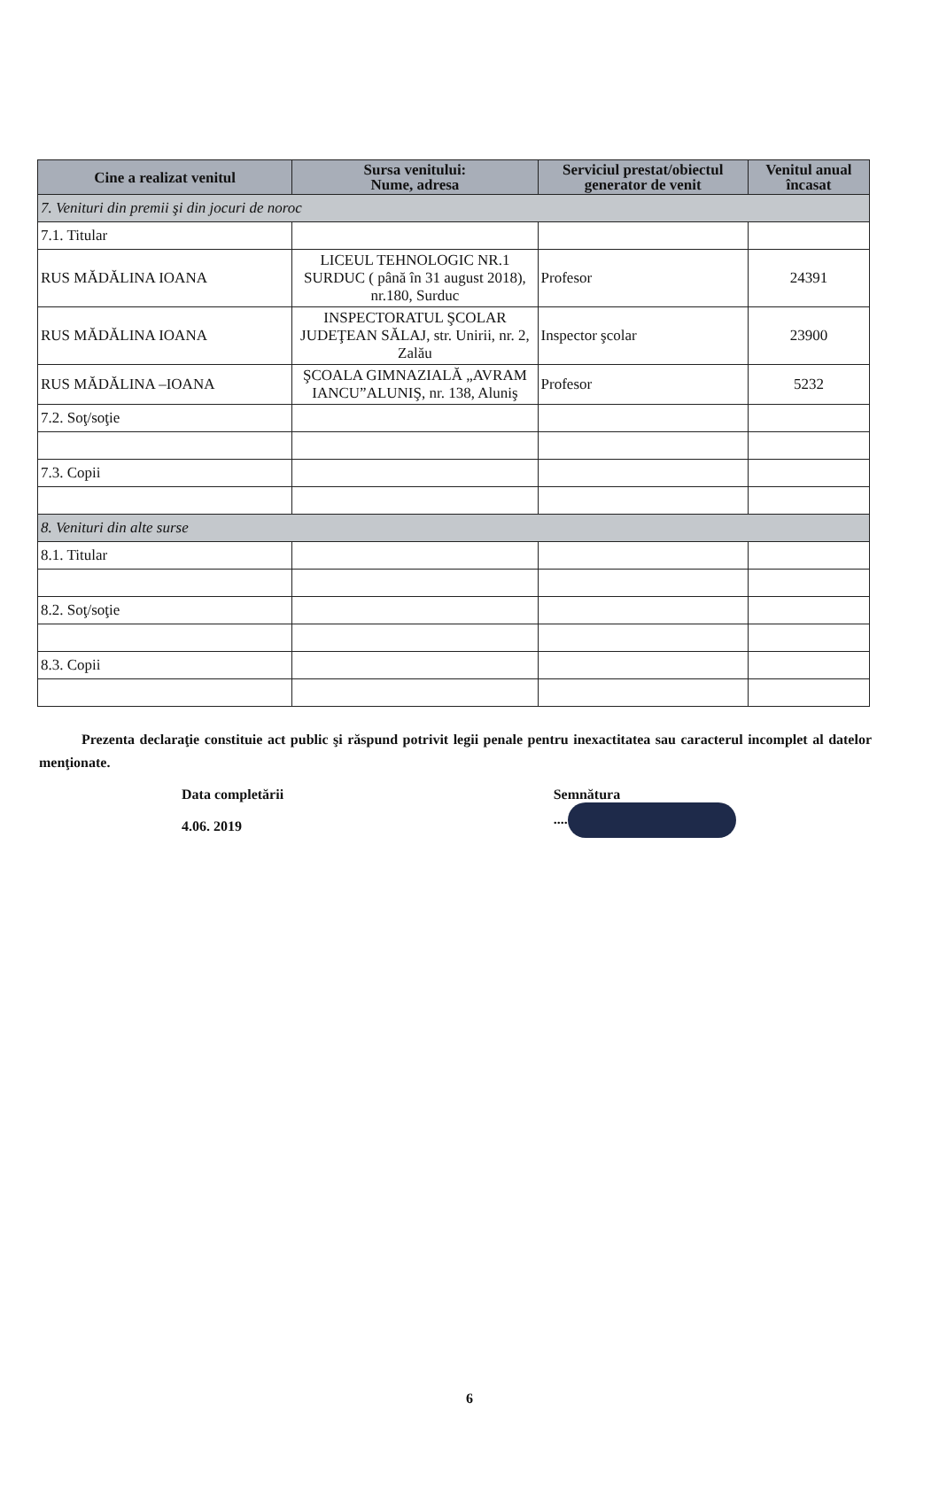| Cine a realizat venitul | Sursa venitului: Nume, adresa | Serviciul prestat/obiectul generator de venit | Venitul anual încasat |
| --- | --- | --- | --- |
| 7. Venituri din premii şi din jocuri de noroc | | | |
| 7.1. Titular | | | |
| RUS MĂDĂLINA IOANA | LICEUL TEHNOLOGIC NR.1 SURDUC ( până în 31 august 2018), nr.180, Surduc | Profesor | 24391 |
| RUS MĂDĂLINA IOANA | INSPECTORATUL ŞCOLAR JUDEŢEAN SĂLAJ, str. Unirii, nr. 2, Zalău | Inspector şcolar | 23900 |
| RUS MĂDĂLINA –IOANA | ŞCOALA GIMNAZIALĂ „AVRAM IANCU”ALUNIŞ, nr. 138, Aluniş | Profesor | 5232 |
| 7.2. Soţ/soţie | | | |
| 7.3. Copii | | | |
| 8. Venituri din alte surse | | | |
| 8.1. Titular | | | |
| 8.2. Soţ/soţie | | | |
| 8.3. Copii | | | |
Prezenta declaraţie constituie act public şi răspund potrivit legii penale pentru inexactitatea sau caracterul incomplet al datelor menţionate.
Data completării
4.06. 2019
Semnătura
....
6